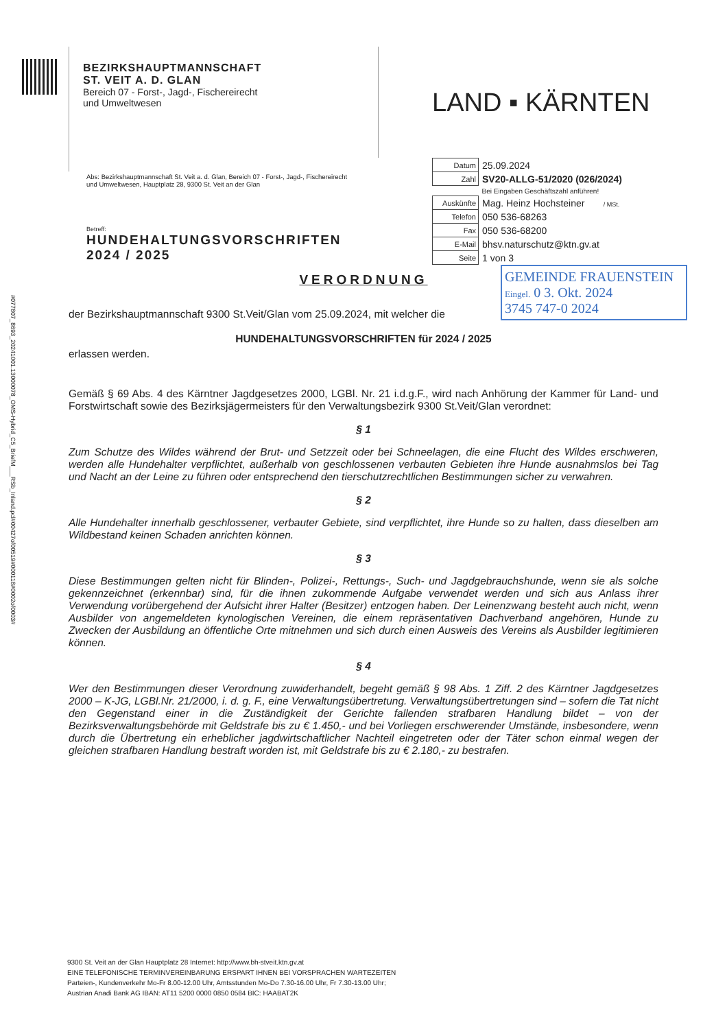#077807_8693_20241001.13000078_OMS-Hybrid_C5_BriefM___RSb_Inland.pcl#00427of00519#000118#0002of0003#
BEZIRKSHAUPTMANNSCHAFT
ST. VEIT A. D. GLAN
Bereich 07 - Forst-, Jagd-, Fischereirecht
und Umweltwesen
LAND ▪ KÄRNTEN
Abs: Bezirkshauptmannschaft St. Veit a. d. Glan, Bereich 07 - Forst-, Jagd-, Fischereirecht und Umweltwesen, Hauptplatz 28, 9300 St. Veit an der Glan
Betreff:
HUNDEHALTUNGSVORSCHRIFTEN
2024 / 2025
| Datum | 25.09.2024 |
| Zahl | SV20-ALLG-51/2020 (026/2024) |
| | Bei Eingaben Geschäftszahl anführen! |
| Auskünfte | Mag. Heinz Hochsteiner / MSt. |
| Telefon | 050 536-68263 |
| Fax | 050 536-68200 |
| E-Mail | bhsv.naturschutz@ktn.gv.at |
| Seite | 1 von 3 |
GEMEINDE FRAUENSTEIN
Eingel. 0 3. Okt. 2024
3745 747-0 2024
VERORDNUNG
der Bezirkshauptmannschaft 9300 St.Veit/Glan vom 25.09.2024, mit welcher die
HUNDEHALTUNGSVORSCHRIFTEN für 2024 / 2025
erlassen werden.
Gemäß § 69 Abs. 4 des Kärntner Jagdgesetzes 2000, LGBl. Nr. 21 i.d.g.F., wird nach Anhörung der Kammer für Land- und Forstwirtschaft sowie des Bezirksjägermeisters für den Verwaltungsbezirk 9300 St.Veit/Glan verordnet:
§ 1
Zum Schutze des Wildes während der Brut- und Setzzeit oder bei Schneelagen, die eine Flucht des Wildes erschweren, werden alle Hundehalter verpflichtet, außerhalb von geschlossenen verbauten Gebieten ihre Hunde ausnahmslos bei Tag und Nacht an der Leine zu führen oder entsprechend den tierschutzrechtlichen Bestimmungen sicher zu verwahren.
§ 2
Alle Hundehalter innerhalb geschlossener, verbauter Gebiete, sind verpflichtet, ihre Hunde so zu halten, dass dieselben am Wildbestand keinen Schaden anrichten können.
§ 3
Diese Bestimmungen gelten nicht für Blinden-, Polizei-, Rettungs-, Such- und Jagdgebrauchshunde, wenn sie als solche gekennzeichnet (erkennbar) sind, für die ihnen zukommende Aufgabe verwendet werden und sich aus Anlass ihrer Verwendung vorübergehend der Aufsicht ihrer Halter (Besitzer) entzogen haben. Der Leinenzwang besteht auch nicht, wenn Ausbilder von angemeldeten kynologischen Vereinen, die einem repräsentativen Dachverband angehören, Hunde zu Zwecken der Ausbildung an öffentliche Orte mitnehmen und sich durch einen Ausweis des Vereins als Ausbilder legitimieren können.
§ 4
Wer den Bestimmungen dieser Verordnung zuwiderhandelt, begeht gemäß § 98 Abs. 1 Ziff. 2 des Kärntner Jagdgesetzes 2000 – K-JG, LGBl.Nr. 21/2000, i. d. g. F., eine Verwaltungsübertretung. Verwaltungsübertretungen sind – sofern die Tat nicht den Gegenstand einer in die Zuständigkeit der Gerichte fallenden strafbaren Handlung bildet – von der Bezirksverwaltungsbehörde mit Geldstrafe bis zu € 1.450,- und bei Vorliegen erschwerender Umstände, insbesondere, wenn durch die Übertretung ein erheblicher jagdwirtschaftlicher Nachteil eingetreten oder der Täter schon einmal wegen der gleichen strafbaren Handlung bestraft worden ist, mit Geldstrafe bis zu € 2.180,- zu bestrafen.
9300 St. Veit an der Glan Hauptplatz 28 Internet: http://www.bh-stveit.ktn.gv.at
EINE TELEFONISCHE TERMINVEREINBARUNG ERSPART IHNEN BEI VORSPRACHEN WARTEZEITEN
Parteien-, Kundenverkehr Mo-Fr 8.00-12.00 Uhr, Amtsstunden Mo-Do 7.30-16.00 Uhr, Fr 7.30-13.00 Uhr;
Austrian Anadi Bank AG IBAN: AT11 5200 0000 0850 0584 BIC: HAABAT2K